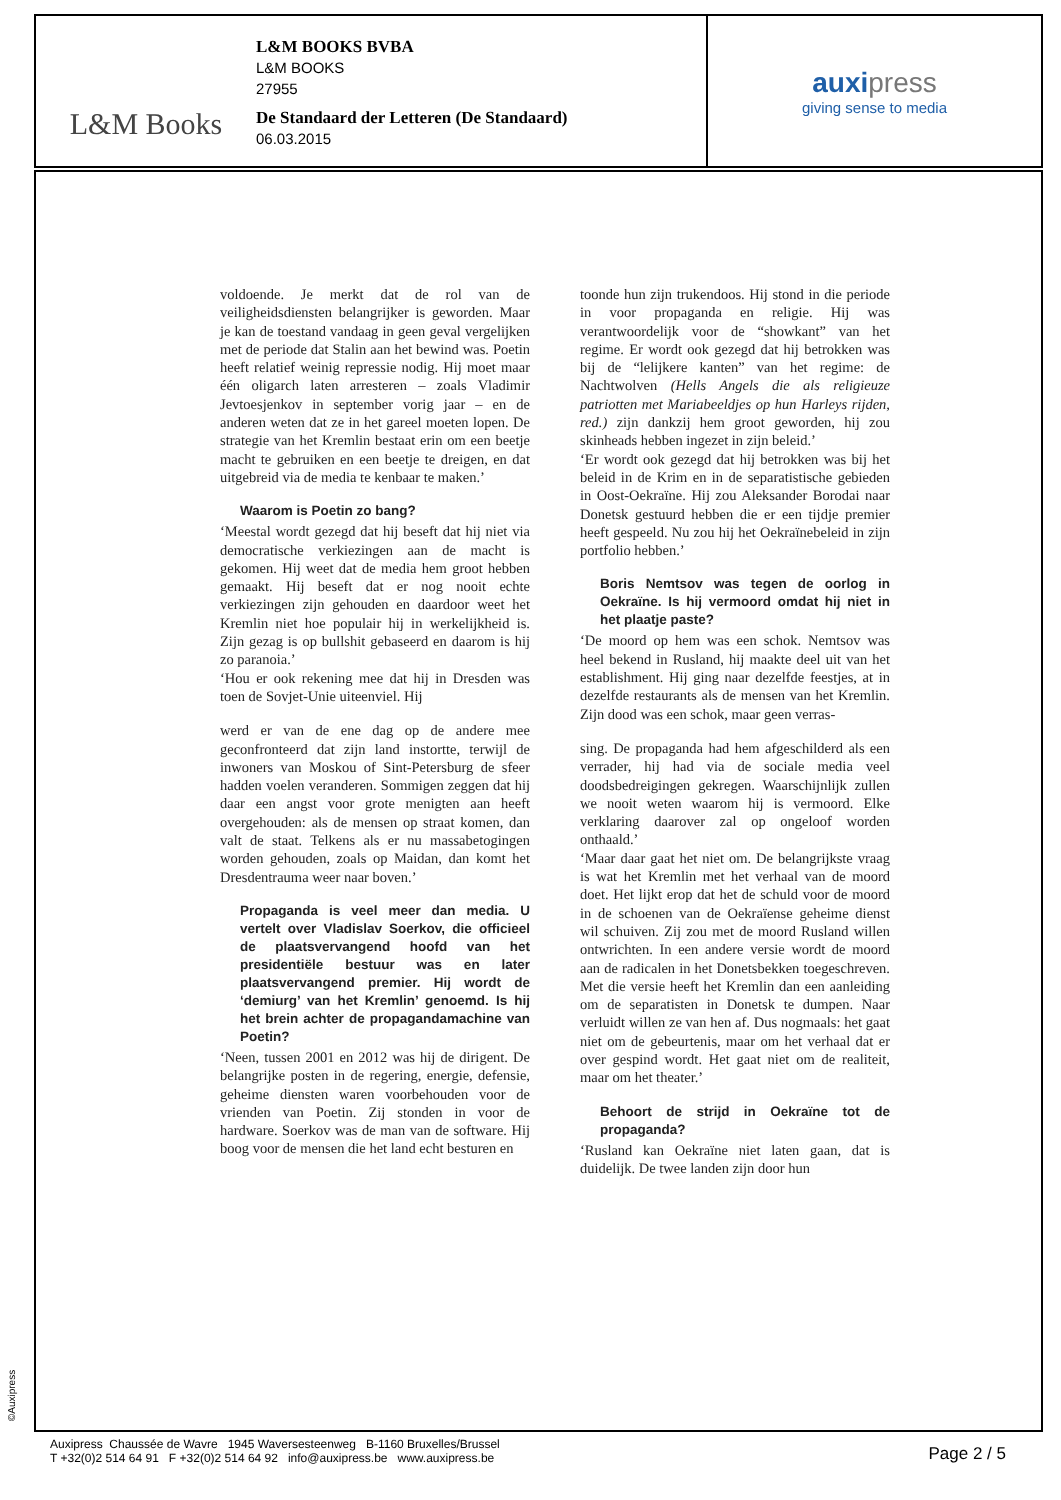L&M Books
L&M BOOKS BVBA
L&M BOOKS
27955
De Standaard der Letteren (De Standaard)
06.03.2015
auxipress
giving sense to media
voldoende. Je merkt dat de rol van de veiligheidsdiensten belangrijker is geworden. Maar je kan de toestand vandaag in geen geval vergelijken met de periode dat Stalin aan het bewind was. Poetin heeft relatief weinig repressie nodig. Hij moet maar één oligarch laten arresteren – zoals Vladimir Jevtoesjenkov in september vorig jaar – en de anderen weten dat ze in het gareel moeten lopen. De strategie van het Kremlin bestaat erin om een beetje macht te gebruiken en een beetje te dreigen, en dat uitgebreid via de media te kenbaar te maken.’
Waarom is Poetin zo bang?
‘Meestal wordt gezegd dat hij beseft dat hij niet via democratische verkiezingen aan de macht is gekomen. Hij weet dat de media hem groot hebben gemaakt. Hij beseft dat er nog nooit echte verkiezingen zijn gehouden en daardoor weet het Kremlin niet hoe populair hij in werkelijkheid is. Zijn gezag is op bullshit gebaseerd en daarom is hij zo paranoia.’
‘Hou er ook rekening mee dat hij in Dresden was toen de Sovjet-Unie uiteenviel. Hij
werd er van de ene dag op de andere mee geconfronteerd dat zijn land instortte, terwijl de inwoners van Moskou of Sint-Petersburg de sfeer hadden voelen veranderen. Sommigen zeggen dat hij daar een angst voor grote menigten aan heeft overgehouden: als de mensen op straat komen, dan valt de staat. Telkens als er nu massabetogingen worden gehouden, zoals op Maidan, dan komt het Dresdentrauma weer naar boven.’
Propaganda is veel meer dan media. U vertelt over Vladislav Soerkov, die officieel de plaatsvervangend hoofd van het presidentiële bestuur was en later plaatsvervangend premier. Hij wordt de ‘demiurg’ van het Kremlin’ genoemd. Is hij het brein achter de propagandamachine van Poetin?
‘Neen, tussen 2001 en 2012 was hij de dirigent. De belangrijke posten in de regering, energie, defensie, geheime diensten waren voorbehouden voor de vrienden van Poetin. Zij stonden in voor de hardware. Soerkov was de man van de software. Hij boog voor de mensen die het land echt besturen en
toonde hun zijn trukendoos. Hij stond in die periode in voor propaganda en religie. Hij was verantwoordelijk voor de “showkant” van het regime. Er wordt ook gezegd dat hij betrokken was bij de “lelijkere kanten” van het regime: de Nachtwolven (Hells Angels die als religieuze patriotten met Mariabeeldjes op hun Harleys rijden, red.) zijn dankzij hem groot geworden, hij zou skinheads hebben ingezet in zijn beleid.’
‘Er wordt ook gezegd dat hij betrokken was bij het beleid in de Krim en in de separatistische gebieden in Oost-Oekraïne. Hij zou Aleksander Borodai naar Donetsk gestuurd hebben die er een tijdje premier heeft gespeeld. Nu zou hij het Oekraïnebeleid in zijn portfolio hebben.’
Boris Nemtsov was tegen de oorlog in Oekraïne. Is hij vermoord omdat hij niet in het plaatje paste?
‘De moord op hem was een schok. Nemtsov was heel bekend in Rusland, hij maakte deel uit van het establishment. Hij ging naar dezelfde feestjes, at in dezelfde restaurants als de mensen van het Kremlin. Zijn dood was een schok, maar geen verras-
sing. De propaganda had hem afgeschilderd als een verrader, hij had via de sociale media veel doodsbedreigingen gekregen. Waarschijnlijk zullen we nooit weten waarom hij is vermoord. Elke verklaring daarover zal op ongeloof worden onthaald.’
‘Maar daar gaat het niet om. De belangrijkste vraag is wat het Kremlin met het verhaal van de moord doet. Het lijkt erop dat het de schuld voor de moord in de schoenen van de Oekraïense geheime dienst wil schuiven. Zij zou met de moord Rusland willen ontwrichten. In een andere versie wordt de moord aan de radicalen in het Donetsbekken toegeschreven. Met die versie heeft het Kremlin dan een aanleiding om de separatisten in Donetsk te dumpen. Naar verluidt willen ze van hen af. Dus nogmaals: het gaat niet om de gebeurtenis, maar om het verhaal dat er over gespind wordt. Het gaat niet om de realiteit, maar om het theater.’
Behoort de strijd in Oekraïne tot de propaganda?
‘Rusland kan Oekraïne niet laten gaan, dat is duidelijk. De twee landen zijn door hun
©Auxipress
Auxipress Chaussée de Wavre 1945 Waversesteenweg B-1160 Bruxelles/Brussel
T +32(0)2 514 64 91 F +32(0)2 514 64 92 info@auxipress.be www.auxipress.be
Page 2 / 5